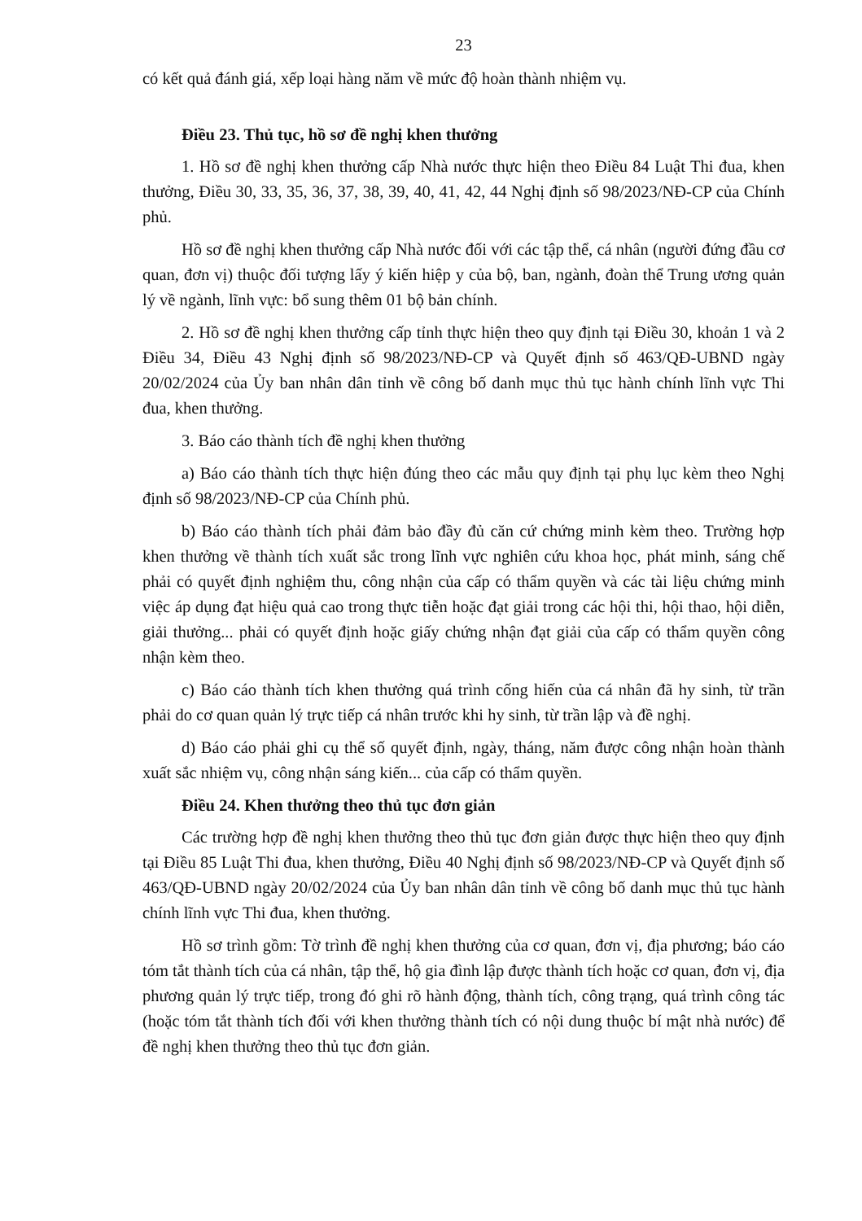23
có kết quả đánh giá, xếp loại hàng năm về mức độ hoàn thành nhiệm vụ.
Điều 23. Thủ tục, hồ sơ đề nghị khen thưởng
1. Hồ sơ đề nghị khen thưởng cấp Nhà nước thực hiện theo Điều 84 Luật Thi đua, khen thưởng, Điều 30, 33, 35, 36, 37, 38, 39, 40, 41, 42, 44 Nghị định số 98/2023/NĐ-CP của Chính phủ.
Hồ sơ đề nghị khen thưởng cấp Nhà nước đối với các tập thể, cá nhân (người đứng đầu cơ quan, đơn vị) thuộc đối tượng lấy ý kiến hiệp y của bộ, ban, ngành, đoàn thể Trung ương quản lý về ngành, lĩnh vực: bổ sung thêm 01 bộ bản chính.
2. Hồ sơ đề nghị khen thưởng cấp tỉnh thực hiện theo quy định tại Điều 30, khoản 1 và 2 Điều 34, Điều 43 Nghị định số 98/2023/NĐ-CP và Quyết định số 463/QĐ-UBND ngày 20/02/2024 của Ủy ban nhân dân tỉnh về công bố danh mục thủ tục hành chính lĩnh vực Thi đua, khen thưởng.
3. Báo cáo thành tích đề nghị khen thưởng
a) Báo cáo thành tích thực hiện đúng theo các mẫu quy định tại phụ lục kèm theo Nghị định số 98/2023/NĐ-CP của Chính phủ.
b) Báo cáo thành tích phải đảm bảo đầy đủ căn cứ chứng minh kèm theo. Trường hợp khen thưởng về thành tích xuất sắc trong lĩnh vực nghiên cứu khoa học, phát minh, sáng chế phải có quyết định nghiệm thu, công nhận của cấp có thẩm quyền và các tài liệu chứng minh việc áp dụng đạt hiệu quả cao trong thực tiễn hoặc đạt giải trong các hội thi, hội thao, hội diễn, giải thưởng... phải có quyết định hoặc giấy chứng nhận đạt giải của cấp có thẩm quyền công nhận kèm theo.
c) Báo cáo thành tích khen thưởng quá trình cống hiến của cá nhân đã hy sinh, từ trần phải do cơ quan quản lý trực tiếp cá nhân trước khi hy sinh, từ trần lập và đề nghị.
d) Báo cáo phải ghi cụ thể số quyết định, ngày, tháng, năm được công nhận hoàn thành xuất sắc nhiệm vụ, công nhận sáng kiến... của cấp có thẩm quyền.
Điều 24. Khen thưởng theo thủ tục đơn giản
Các trường hợp đề nghị khen thưởng theo thủ tục đơn giản được thực hiện theo quy định tại Điều 85 Luật Thi đua, khen thưởng, Điều 40 Nghị định số 98/2023/NĐ-CP và Quyết định số 463/QĐ-UBND ngày 20/02/2024 của Ủy ban nhân dân tỉnh về công bố danh mục thủ tục hành chính lĩnh vực Thi đua, khen thưởng.
Hồ sơ trình gồm: Tờ trình đề nghị khen thưởng của cơ quan, đơn vị, địa phương; báo cáo tóm tắt thành tích của cá nhân, tập thể, hộ gia đình lập được thành tích hoặc cơ quan, đơn vị, địa phương quản lý trực tiếp, trong đó ghi rõ hành động, thành tích, công trạng, quá trình công tác (hoặc tóm tắt thành tích đối với khen thưởng thành tích có nội dung thuộc bí mật nhà nước) để đề nghị khen thưởng theo thủ tục đơn giản.